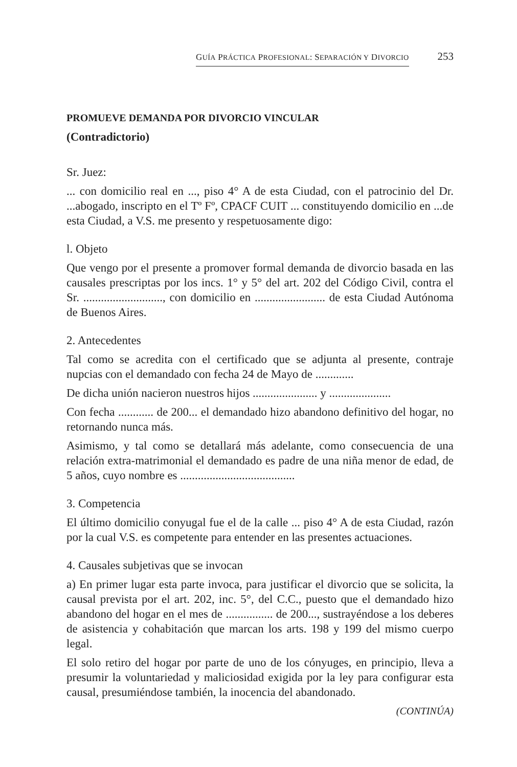GUÍA PRÁCTICA PROFESIONAL: SEPARACIÓN Y DIVORCIO 253
PROMUEVE DEMANDA POR DIVORCIO VINCULAR
(Contradictorio)
Sr. Juez:
... con domicilio real en ..., piso 4° A de esta Ciudad, con el patrocinio del Dr. ...abogado, inscripto en el Tº Fº, CPACF CUIT ... constituyendo domicilio en ...de esta Ciudad, a V.S. me presento y respetuosamente digo:
l. Objeto
Que vengo por el presente a promover formal demanda de divorcio basada en las causales prescriptas por los incs. 1° y 5° del art. 202 del Código Civil, contra el Sr. ..........................., con domicilio en ........................ de esta Ciudad Autónoma de Buenos Aires.
2. Antecedentes
Tal como se acredita con el certificado que se adjunta al presente, contraje nupcias con el demandado con fecha 24 de Mayo de .............
De dicha unión nacieron nuestros hijos ...................... y .....................
Con fecha ............ de 200... el demandado hizo abandono definitivo del hogar, no retornando nunca más.
Asimismo, y tal como se detallará más adelante, como consecuencia de una relación extra-matrimonial el demandado es padre de una niña menor de edad, de 5 años, cuyo nombre es .......................................
3. Competencia
El último domicilio conyugal fue el de la calle ... piso 4° A de esta Ciudad, razón por la cual V.S. es competente para entender en las presentes actuaciones.
4. Causales subjetivas que se invocan
a) En primer lugar esta parte invoca, para justificar el divorcio que se solicita, la causal prevista por el art. 202, inc. 5°, del C.C., puesto que el demandado hizo abandono del hogar en el mes de ................ de 200..., sustrayéndose a los deberes de asistencia y cohabitación que marcan los arts. 198 y 199 del mismo cuerpo legal.
El solo retiro del hogar por parte de uno de los cónyuges, en principio, lleva a presumir la voluntariedad y maliciosidad exigida por la ley para configurar esta causal, presumiéndose también, la inocencia del abandonado.
(CONTINÚA)